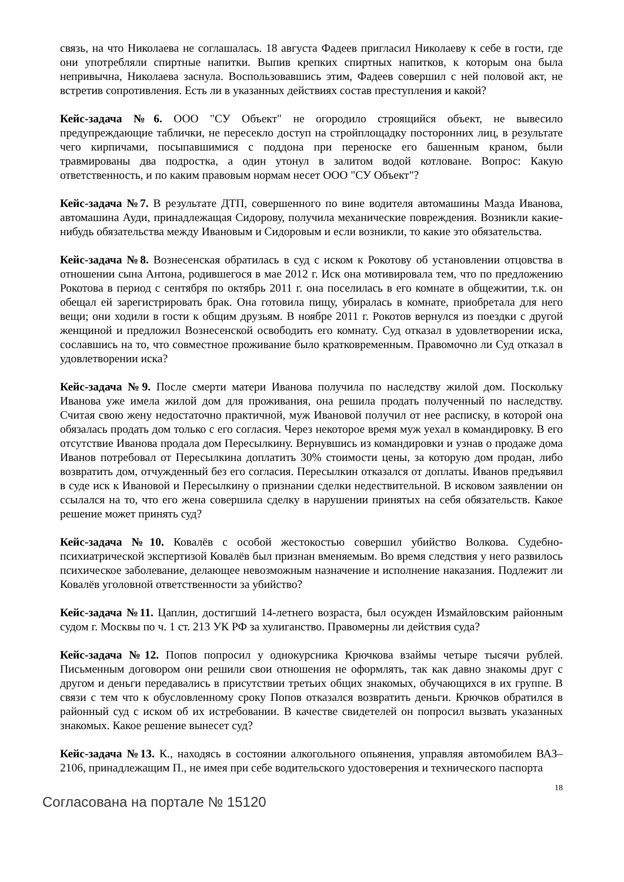связь, на что Николаева не соглашалась. 18 августа Фадеев пригласил Николаеву к себе в гости, где они употребляли спиртные напитки. Выпив крепких спиртных напитков, к которым она была непривычна, Николаева заснула. Воспользовавшись этим, Фадеев совершил с ней половой акт, не встретив сопротивления. Есть ли в указанных действиях состав преступления и какой?
Кейс-задача №6. ООО "СУ Объект" не огородило строящийся объект, не вывесило предупреждающие таблички, не пересекло доступ на стройплощадку посторонних лиц, в результате чего кирпичами, посыпавшимися с поддона при переноске его башенным краном, были травмированы два подростка, а один утонул в залитом водой котловане. Вопрос: Какую ответственность, и по каким правовым нормам несет ООО "СУ Объект"?
Кейс-задача №7. В результате ДТП, совершенного по вине водителя автомашины Мазда Иванова, автомашина Ауди, принадлежащая Сидорову, получила механические повреждения. Возникли какие-нибудь обязательства между Ивановым и Сидоровым и если возникли, то какие это обязательства.
Кейс-задача №8. Вознесенская обратилась в суд с иском к Рокотову об установлении отцовства в отношении сына Антона, родившегося в мае 2012 г. Иск она мотивировала тем, что по предложению Рокотова в период с сентября по октябрь 2011 г. она поселилась в его комнате в общежитии, т.к. он обещал ей зарегистрировать брак. Она готовила пищу, убиралась в комнате, приобретала для него вещи; они ходили в гости к общим друзьям. В ноябре 2011 г. Рокотов вернулся из поездки с другой женщиной и предложил Вознесенской освободить его комнату. Суд отказал в удовлетворении иска, сославшись на то, что совместное проживание было кратковременным. Правомочно ли Суд отказал в удовлетворении иска?
Кейс-задача №9. После смерти матери Иванова получила по наследству жилой дом. Поскольку Иванова уже имела жилой дом для проживания, она решила продать полученный по наследству. Считая свою жену недостаточно практичной, муж Ивановой получил от нее расписку, в которой она обязалась продать дом только с его согласия. Через некоторое время муж уехал в командировку. В его отсутствие Иванова продала дом Пересылкину. Вернувшись из командировки и узнав о продаже дома Иванов потребовал от Пересылкина доплатить 30% стоимости цены, за которую дом продан, либо возвратить дом, отчужденный без его согласия. Пересылкин отказался от доплаты. Иванов предъявил в суде иск к Ивановой и Пересылкину о признании сделки недествительной. В исковом заявлении он ссылался на то, что его жена совершила сделку в нарушении принятых на себя обязательств. Какое решение может принять суд?
Кейс-задача №10. Ковалёв с особой жестокостью совершил убийство Волкова. Судебно-психиатрической экспертизой Ковалёв был признан вменяемым. Во время следствия у него развилось психическое заболевание, делающее невозможным назначение и исполнение наказания. Подлежит ли Ковалёв уголовной ответственности за убийство?
Кейс-задача №11. Цаплин, достигший 14-летнего возраста, был осужден Измайловским районным судом г. Москвы по ч. 1 ст. 213 УК РФ за хулиганство. Правомерны ли действия суда?
Кейс-задача №12. Попов попросил у однокурсника Крючкова взаймы четыре тысячи рублей. Письменным договором они решили свои отношения не оформлять, так как давно знакомы друг с другом и деньги передавались в присутствии третьих общих знакомых, обучающихся в их группе. В связи с тем что к обусловленному сроку Попов отказался возвратить деньги. Крючков обратился в районный суд с иском об их истребовании. В качестве свидетелей он попросил вызвать указанных знакомых. Какое решение вынесет суд?
Кейс-задача №13. К., находясь в состоянии алкогольного опьянения, управляя автомобилем ВАЗ–2106, принадлежащим П., не имея при себе водительского удостоверения и технического паспорта
18
Согласована на портале № 15120